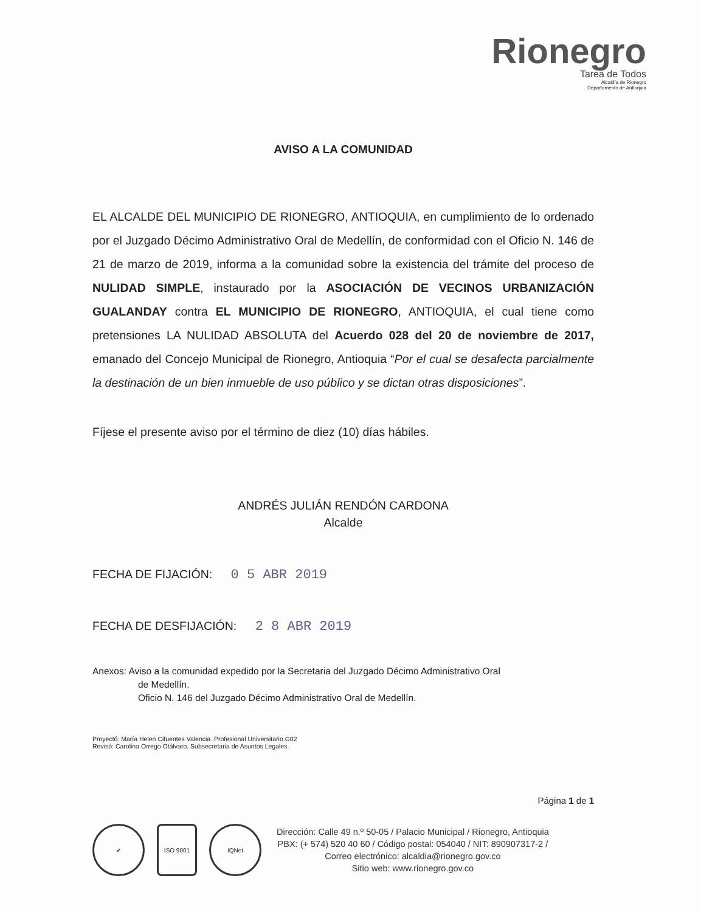Rionegro
Tarea de Todos
Alcaldía de Rionegro
Departamento de Antioquia
AVISO A LA COMUNIDAD
EL ALCALDE DEL MUNICIPIO DE RIONEGRO, ANTIOQUIA, en cumplimiento de lo ordenado por el Juzgado Décimo Administrativo Oral de Medellín, de conformidad con el Oficio N. 146 de 21 de marzo de 2019, informa a la comunidad sobre la existencia del trámite del proceso de NULIDAD SIMPLE, instaurado por la ASOCIACIÓN DE VECINOS URBANIZACIÓN GUALANDAY contra EL MUNICIPIO DE RIONEGRO, ANTIOQUIA, el cual tiene como pretensiones LA NULIDAD ABSOLUTA del Acuerdo 028 del 20 de noviembre de 2017, emanado del Concejo Municipal de Rionegro, Antioquia “Por el cual se desafecta parcialmente la destinación de un bien inmueble de uso público y se dictan otras disposiciones”.
Fíjese el presente aviso por el término de diez (10) días hábiles.
ANDRÉS JULIÁN RENDÓN CARDONA
Alcalde
FECHA DE FIJACIÓN: 0 5 ABR 2019
FECHA DE DESFIJACIÓN: 2 8 ABR 2019
Anexos: Aviso a la comunidad expedido por la Secretaria del Juzgado Décimo Administrativo Oral
de Medellín.
Oficio N. 146 del Juzgado Décimo Administrativo Oral de Medellín.
Proyectó: María Helen Cifuentes Valencia. Profesional Universitario G02
Revisó: Carolina Orrego Otálvaro. Subsecretaria de Asuntos Legales.
Página 1 de 1
✔ ISO 9001 IQNet
Dirección: Calle 49 n.º 50-05 / Palacio Municipal / Rionegro, Antioquia
PBX: (+ 574) 520 40 60 / Código postal: 054040 / NIT: 890907317-2 /
Correo electrónico: alcaldia@rionegro.gov.co
Sitio web: www.rionegro.gov.co